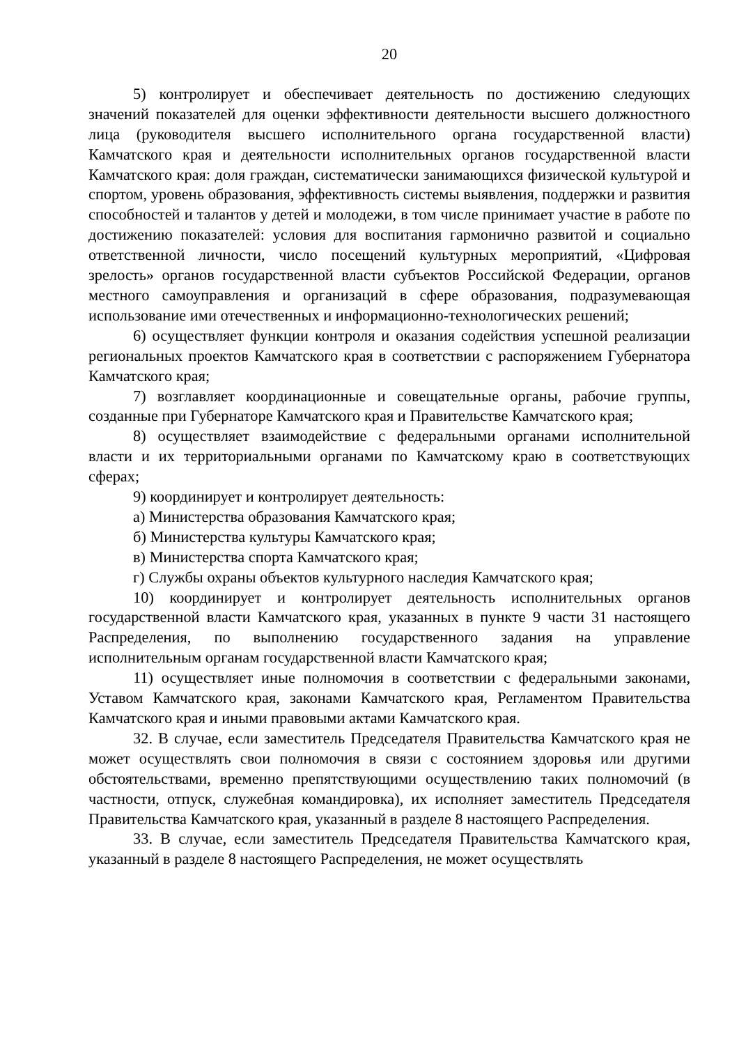20
5) контролирует и обеспечивает деятельность по достижению следующих значений показателей для оценки эффективности деятельности высшего должностного лица (руководителя высшего исполнительного органа государственной власти) Камчатского края и деятельности исполнительных органов государственной власти Камчатского края: доля граждан, систематически занимающихся физической культурой и спортом, уровень образования, эффективность системы выявления, поддержки и развития способностей и талантов у детей и молодежи, в том числе принимает участие в работе по достижению показателей: условия для воспитания гармонично развитой и социально ответственной личности, число посещений культурных мероприятий, «Цифровая зрелость» органов государственной власти субъектов Российской Федерации, органов местного самоуправления и организаций в сфере образования, подразумевающая использование ими отечественных и информационно-технологических решений;
6) осуществляет функции контроля и оказания содействия успешной реализации региональных проектов Камчатского края в соответствии с распоряжением Губернатора Камчатского края;
7) возглавляет координационные и совещательные органы, рабочие группы, созданные при Губернаторе Камчатского края и Правительстве Камчатского края;
8) осуществляет взаимодействие с федеральными органами исполнительной власти и их территориальными органами по Камчатскому краю в соответствующих сферах;
9) координирует и контролирует деятельность:
а) Министерства образования Камчатского края;
б) Министерства культуры Камчатского края;
в) Министерства спорта Камчатского края;
г) Службы охраны объектов культурного наследия Камчатского края;
10) координирует и контролирует деятельность исполнительных органов государственной власти Камчатского края, указанных в пункте 9 части 31 настоящего Распределения, по выполнению государственного задания на управление исполнительным органам государственной власти Камчатского края;
11) осуществляет иные полномочия в соответствии с федеральными законами, Уставом Камчатского края, законами Камчатского края, Регламентом Правительства Камчатского края и иными правовыми актами Камчатского края.
32. В случае, если заместитель Председателя Правительства Камчатского края не может осуществлять свои полномочия в связи с состоянием здоровья или другими обстоятельствами, временно препятствующими осуществлению таких полномочий (в частности, отпуск, служебная командировка), их исполняет заместитель Председателя Правительства Камчатского края, указанный в разделе 8 настоящего Распределения.
33. В случае, если заместитель Председателя Правительства Камчатского края, указанный в разделе 8 настоящего Распределения, не может осуществлять